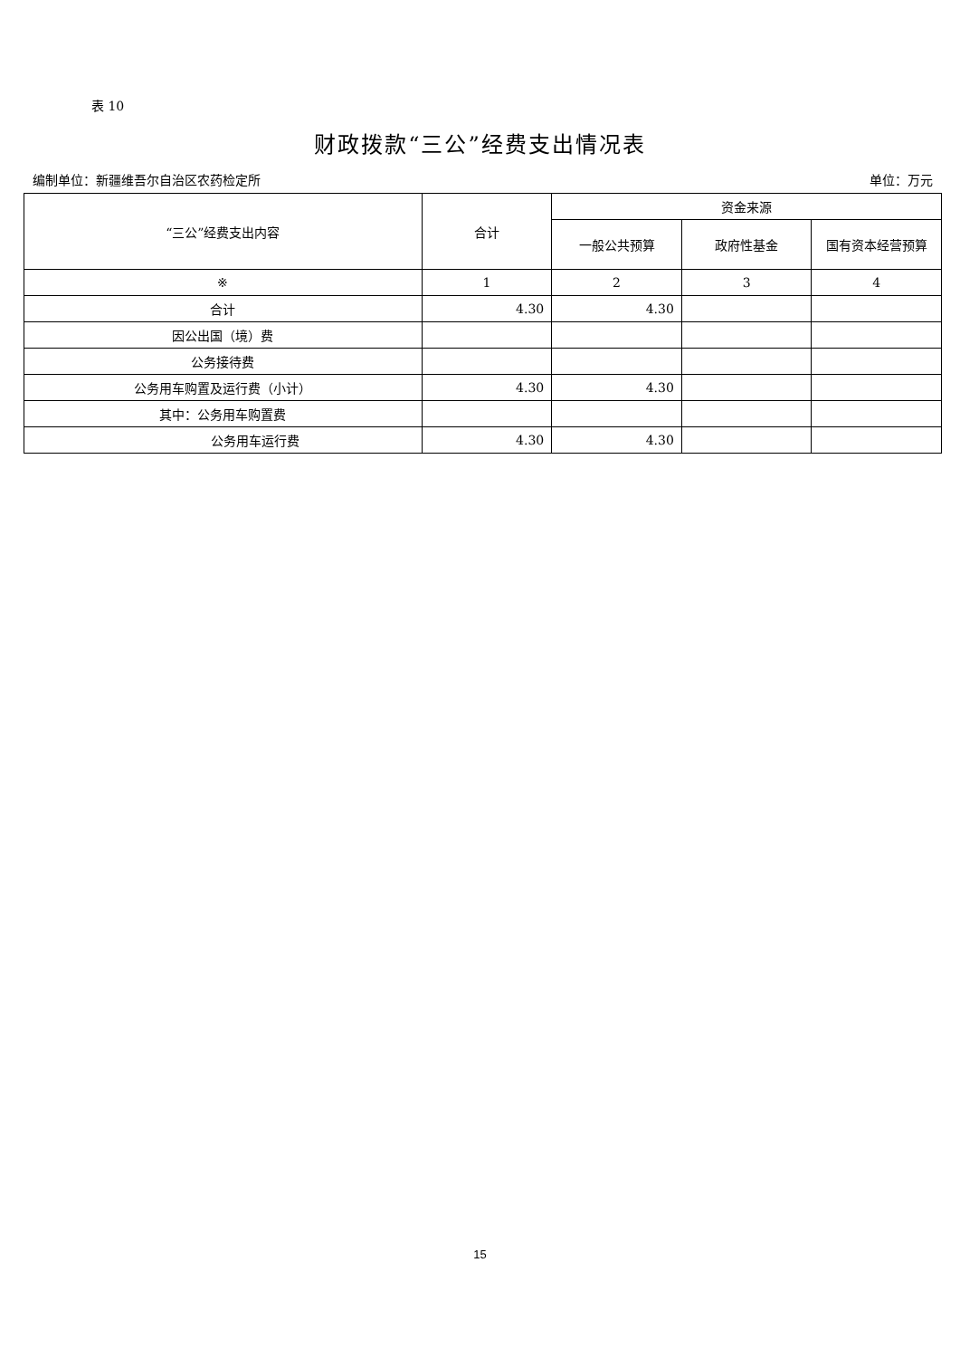表 10
财政拨款“三公”经费支出情况表
编制单位：新疆维吾尔自治区农药检定所 单位：万元
| “三公”经费支出内容 | 合计 | 资金来源 | | |
| --- | --- | --- | --- | --- |
| | | 一般公共预算 | 政府性基金 | 国有资本经营预算 |
| ※ | 1 | 2 | 3 | 4 |
| 合计 | 4.30 | 4.30 | | |
| 因公出国（境）费 | | | | |
| 公务接待费 | | | | |
| 公务用车购置及运行费（小计） | 4.30 | 4.30 | | |
| 其中：公务用车购置费 | | | | |
| 公务用车运行费 | 4.30 | 4.30 | | |
15